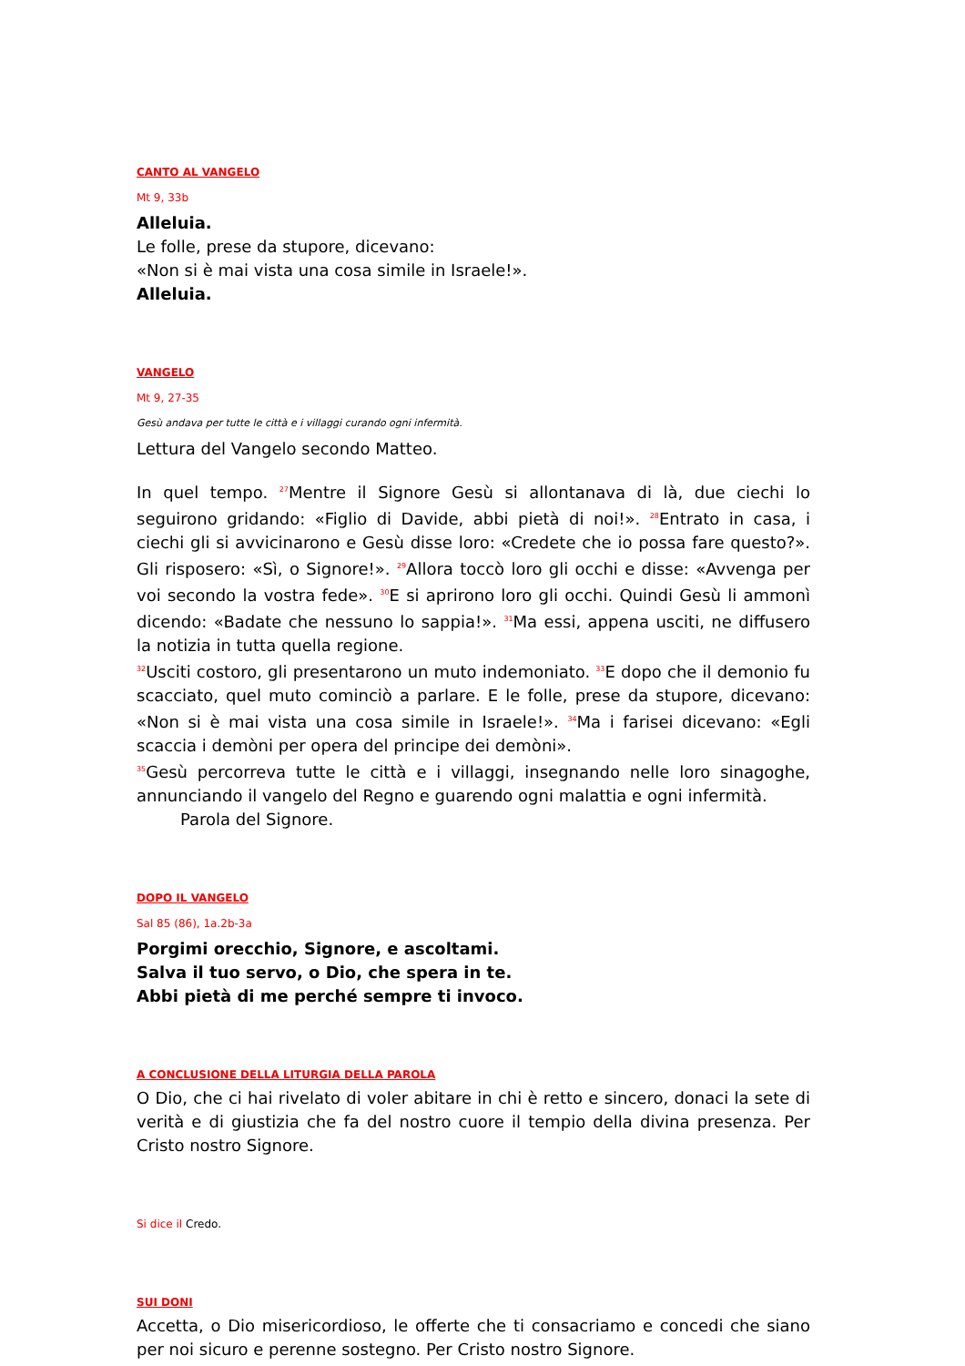CANTO AL VANGELO
Mt 9, 33b
Alleluia.
Le folle, prese da stupore, dicevano:
«Non si è mai vista una cosa simile in Israele!».
Alleluia.
VANGELO
Mt 9, 27-35
Gesù andava per tutte le città e i villaggi curando ogni infermità.
Lettura del Vangelo secondo Matteo.
In quel tempo. <sup>27</sup>Mentre il Signore Gesù si allontanava di là, due ciechi lo seguirono gridando: «Figlio di Davide, abbi pietà di noi!». <sup>28</sup>Entrato in casa, i ciechi gli si avvicinarono e Gesù disse loro: «Credete che io possa fare questo?». Gli risposero: «Sì, o Signore!». <sup>29</sup>Allora toccò loro gli occhi e disse: «Avvenga per voi secondo la vostra fede». <sup>30</sup>E si aprirono loro gli occhi. Quindi Gesù li ammonì dicendo: «Badate che nessuno lo sappia!». <sup>31</sup>Ma essi, appena usciti, ne diffusero la notizia in tutta quella regione.
<sup>32</sup> Usciti costoro, gli presentarono un muto indemoniato. <sup>33</sup>E dopo che il demonio fu scacciato, quel muto cominciò a parlare. E le folle, prese da stupore, dicevano: «Non si è mai vista una cosa simile in Israele!». <sup>34</sup>Ma i farisei dicevano: «Egli scaccia i demòni per opera del principe dei demòni».
<sup>35</sup> Gesù percorreva tutte le città e i villaggi, insegnando nelle loro sinagoghe, annunciando il vangelo del Regno e guarendo ogni malattia e ogni infermità.
Parola del Signore.
DOPO IL VANGELO
Sal 85 (86), 1a.2b-3a
Porgimi orecchio, Signore, e ascoltami.
Salva il tuo servo, o Dio, che spera in te.
Abbi pietà di me perché sempre ti invoco.
A CONCLUSIONE DELLA LITURGIA DELLA PAROLA
O Dio, che ci hai rivelato di voler abitare in chi è retto e sincero, donaci la sete di verità e di giustizia che fa del nostro cuore il tempio della divina presenza. Per Cristo nostro Signore.
Si dice il Credo.
SUI DONI
Accetta, o Dio misericordioso, le offerte che ti consacriamo e concedi che siano per noi sicuro e perenne sostegno. Per Cristo nostro Signore.